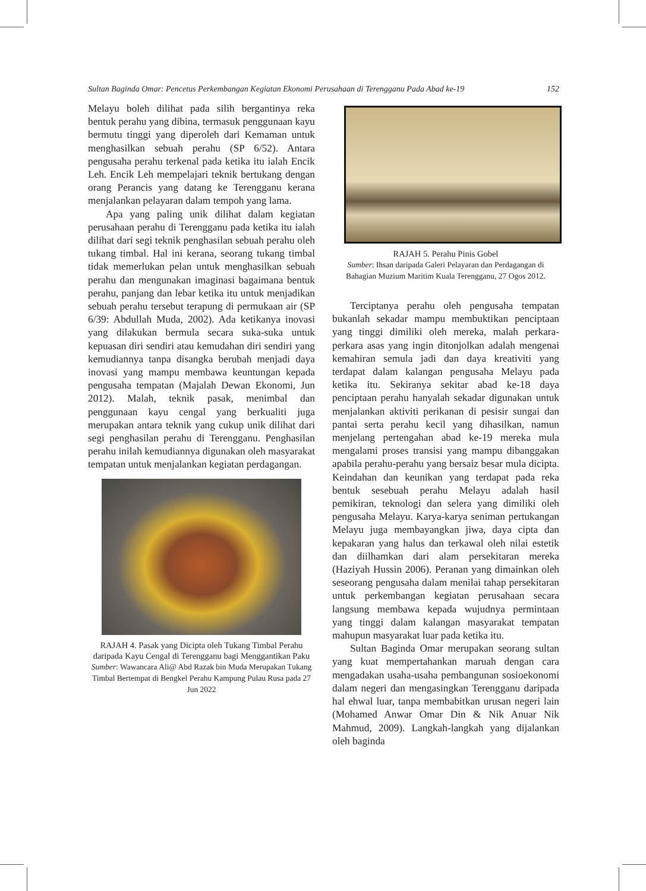Sultan Baginda Omar: Pencetus Perkembangan Kegiatan Ekonomi Perusahaan di Terengganu Pada Abad ke-19 152
Melayu boleh dilihat pada silih bergantinya reka bentuk perahu yang dibina, termasuk penggunaan kayu bermutu tinggi yang diperoleh dari Kemaman untuk menghasilkan sebuah perahu (SP 6/52). Antara pengusaha perahu terkenal pada ketika itu ialah Encik Leh. Encik Leh mempelajari teknik bertukang dengan orang Perancis yang datang ke Terengganu kerana menjalankan pelayaran dalam tempoh yang lama.
Apa yang paling unik dilihat dalam kegiatan perusahaan perahu di Terengganu pada ketika itu ialah dilihat dari segi teknik penghasilan sebuah perahu oleh tukang timbal. Hal ini kerana, seorang tukang timbal tidak memerlukan pelan untuk menghasilkan sebuah perahu dan mengunakan imaginasi bagaimana bentuk perahu, panjang dan lebar ketika itu untuk menjadikan sebuah perahu tersebut terapung di permukaan air (SP 6/39: Abdullah Muda, 2002). Ada ketikanya inovasi yang dilakukan bermula secara suka-suka untuk kepuasan diri sendiri atau kemudahan diri sendiri yang kemudiannya tanpa disangka berubah menjadi daya inovasi yang mampu membawa keuntungan kepada pengusaha tempatan (Majalah Dewan Ekonomi, Jun 2012). Malah, teknik pasak, menimbal dan penggunaan kayu cengal yang berkualiti juga merupakan antara teknik yang cukup unik dilihat dari segi penghasilan perahu di Terengganu. Penghasilan perahu inilah kemudiannya digunakan oleh masyarakat tempatan untuk menjalankan kegiatan perdagangan.
RAJAH 4. Pasak yang Dicipta oleh Tukang Timbal Perahu daripada Kayu Cengal di Terengganu bagi Menggantikan Paku
Sumber: Wawancara Ali@ Abd Razak bin Muda Merupakan Tukang Timbal Bertempat di Bengkel Perahu Kampung Pulau Rusa pada 27 Jun 2022
RAJAH 5. Perahu Pinis Gobel
Sumber: Ihsan daripada Galeri Pelayaran dan Perdagangan di Bahagian Muzium Maritim Kuala Terengganu, 27 Ogos 2012.
Terciptanya perahu oleh pengusaha tempatan bukanlah sekadar mampu membuktikan penciptaan yang tinggi dimiliki oleh mereka, malah perkara-perkara asas yang ingin ditonjolkan adalah mengenai kemahiran semula jadi dan daya kreativiti yang terdapat dalam kalangan pengusaha Melayu pada ketika itu. Sekiranya sekitar abad ke-18 daya penciptaan perahu hanyalah sekadar digunakan untuk menjalankan aktiviti perikanan di pesisir sungai dan pantai serta perahu kecil yang dihasilkan, namun menjelang pertengahan abad ke-19 mereka mula mengalami proses transisi yang mampu dibanggakan apabila perahu-perahu yang bersaiz besar mula dicipta. Keindahan dan keunikan yang terdapat pada reka bentuk sesebuah perahu Melayu adalah hasil pemikiran, teknologi dan selera yang dimiliki oleh pengusaha Melayu. Karya-karya seniman pertukangan Melayu juga membayangkan jiwa, daya cipta dan kepakaran yang halus dan terkawal oleh nilai estetik dan diilhamkan dari alam persekitaran mereka (Haziyah Hussin 2006). Peranan yang dimainkan oleh seseorang pengusaha dalam menilai tahap persekitaran untuk perkembangan kegiatan perusahaan secara langsung membawa kepada wujudnya permintaan yang tinggi dalam kalangan masyarakat tempatan mahupun masyarakat luar pada ketika itu.
Sultan Baginda Omar merupakan seorang sultan yang kuat mempertahankan maruah dengan cara mengadakan usaha-usaha pembangunan sosioekonomi dalam negeri dan mengasingkan Terengganu daripada hal ehwal luar, tanpa membabitkan urusan negeri lain (Mohamed Anwar Omar Din & Nik Anuar Nik Mahmud, 2009). Langkah-langkah yang dijalankan oleh baginda